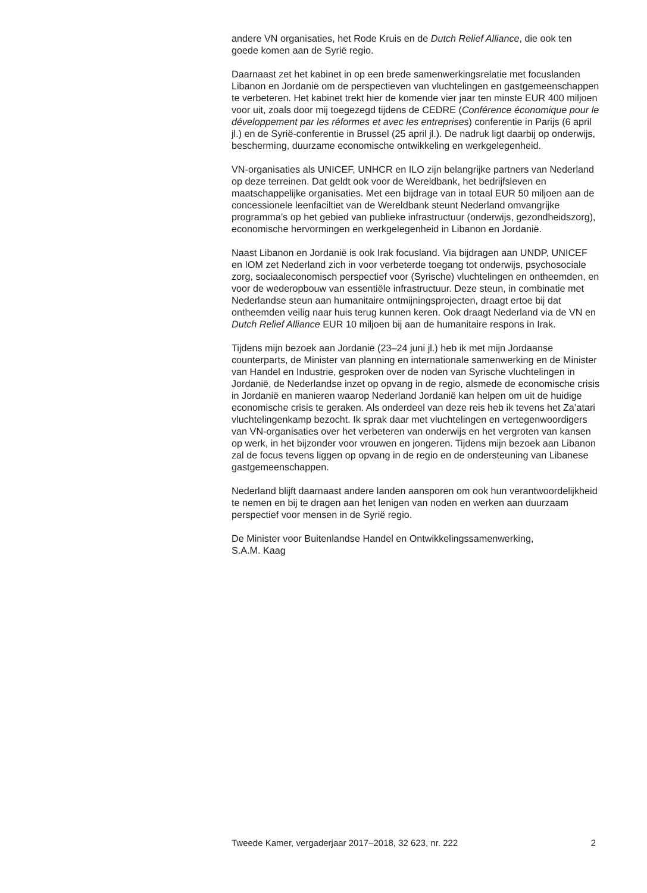andere VN organisaties, het Rode Kruis en de Dutch Relief Alliance, die ook ten goede komen aan de Syrië regio.
Daarnaast zet het kabinet in op een brede samenwerkingsrelatie met focuslanden Libanon en Jordanië om de perspectieven van vluchtelingen en gastgemeenschappen te verbeteren. Het kabinet trekt hier de komende vier jaar ten minste EUR 400 miljoen voor uit, zoals door mij toegezegd tijdens de CEDRE (Conférence économique pour le développement par les réformes et avec les entreprises) conferentie in Parijs (6 april jl.) en de Syrië-conferentie in Brussel (25 april jl.). De nadruk ligt daarbij op onderwijs, bescherming, duurzame economische ontwikkeling en werkgelegenheid.
VN-organisaties als UNICEF, UNHCR en ILO zijn belangrijke partners van Nederland op deze terreinen. Dat geldt ook voor de Wereldbank, het bedrijfsleven en maatschappelijke organisaties. Met een bijdrage van in totaal EUR 50 miljoen aan de concessionele leenfaciltiet van de Wereldbank steunt Nederland omvangrijke programma’s op het gebied van publieke infrastructuur (onderwijs, gezondheidszorg), economische hervormingen en werkgelegenheid in Libanon en Jordanië.
Naast Libanon en Jordanië is ook Irak focusland. Via bijdragen aan UNDP, UNICEF en IOM zet Nederland zich in voor verbeterde toegang tot onderwijs, psychosociale zorg, sociaaleconomisch perspectief voor (Syrische) vluchtelingen en ontheemden, en voor de wederopbouw van essentiële infrastructuur. Deze steun, in combinatie met Nederlandse steun aan humanitaire ontmijningsprojecten, draagt ertoe bij dat ontheemden veilig naar huis terug kunnen keren. Ook draagt Nederland via de VN en Dutch Relief Alliance EUR 10 miljoen bij aan de humanitaire respons in Irak.
Tijdens mijn bezoek aan Jordanië (23–24 juni jl.) heb ik met mijn Jordaanse counterparts, de Minister van planning en internationale samenwerking en de Minister van Handel en Industrie, gesproken over de noden van Syrische vluchtelingen in Jordanië, de Nederlandse inzet op opvang in de regio, alsmede de economische crisis in Jordanië en manieren waarop Nederland Jordanië kan helpen om uit de huidige economische crisis te geraken. Als onderdeel van deze reis heb ik tevens het Za’atari vluchtelingenkamp bezocht. Ik sprak daar met vluchtelingen en vertegenwoordigers van VN-organisaties over het verbeteren van onderwijs en het vergroten van kansen op werk, in het bijzonder voor vrouwen en jongeren. Tijdens mijn bezoek aan Libanon zal de focus tevens liggen op opvang in de regio en de ondersteuning van Libanese gastgemeenschappen.
Nederland blijft daarnaast andere landen aansporen om ook hun verantwoordelijkheid te nemen en bij te dragen aan het lenigen van noden en werken aan duurzaam perspectief voor mensen in de Syrië regio.
De Minister voor Buitenlandse Handel en Ontwikkelingssamenwerking,
S.A.M. Kaag
Tweede Kamer, vergaderjaar 2017–2018, 32 623, nr. 222 2